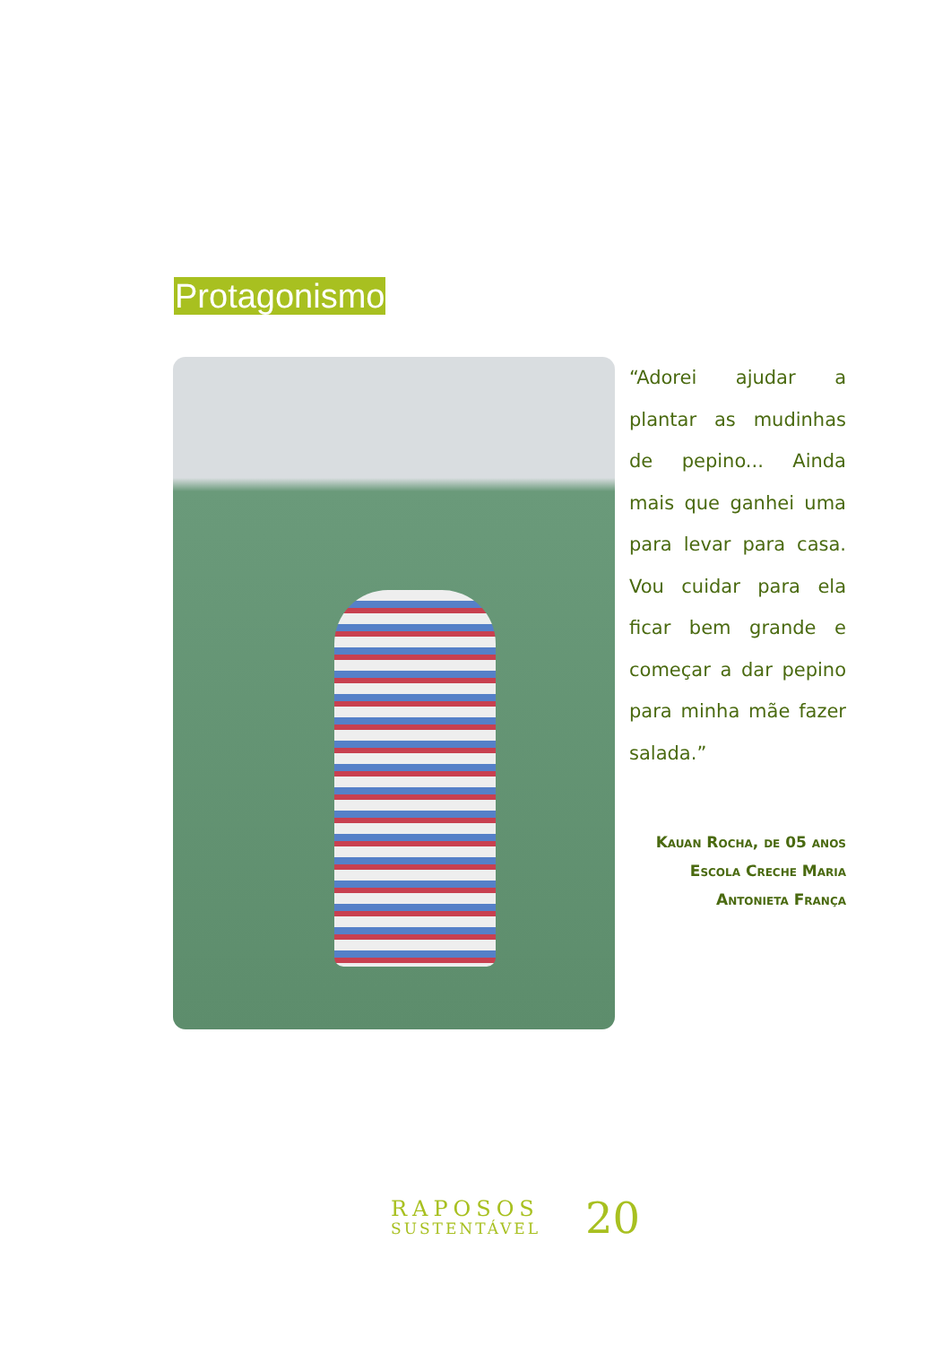Protagonismo
“Adorei ajudar a plantar as mudinhas de pepino... Ainda mais que ganhei uma para levar para casa. Vou cuidar para ela ficar bem grande e começar a dar pepino para minha mãe fazer salada.”
Kauan Rocha, de 05 anos
Escola Creche Maria
Antonieta França
RAPOSOS
SUSTENTÁVEL
20